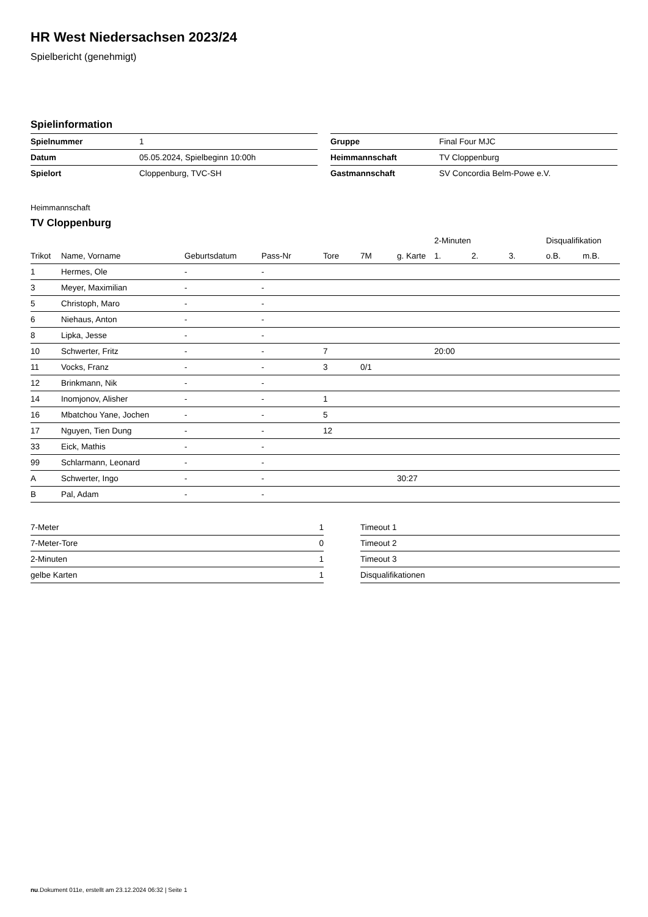HR West Niedersachsen 2023/24
Spielbericht (genehmigt)
Spielinformation
| Spielnummer | 1 |
| Datum | 05.05.2024, Spielbeginn 10:00h |
| Spielort | Cloppenburg, TVC-SH |
| Gruppe | Final Four MJC |
| Heimmannschaft | TV Cloppenburg |
| Gastmannschaft | SV Concordia Belm-Powe e.V. |
Heimmannschaft
TV Cloppenburg
| | | | | | | | 2-Minuten | | | Disqualifikation | |
| --- | --- | --- | --- | --- | --- | --- | --- | --- | --- | --- | --- |
| Trikot | Name, Vorname | Geburtsdatum | Pass-Nr | Tore | 7M | g. Karte | 1. | 2. | 3. | o.B. | m.B. |
| 1 | Hermes, Ole | - | - | | | | | | | | |
| 3 | Meyer, Maximilian | - | - | | | | | | | | |
| 5 | Christoph, Maro | - | - | | | | | | | | |
| 6 | Niehaus, Anton | - | - | | | | | | | | |
| 8 | Lipka, Jesse | - | - | | | | | | | | |
| 10 | Schwerter, Fritz | - | - | 7 | | | 20:00 | | | | |
| 11 | Vocks, Franz | - | - | 3 | 0/1 | | | | | | |
| 12 | Brinkmann, Nik | - | - | | | | | | | | |
| 14 | Inomjonov, Alisher | - | - | 1 | | | | | | | |
| 16 | Mbatchou Yane, Jochen | - | - | 5 | | | | | | | |
| 17 | Nguyen, Tien Dung | - | - | 12 | | | | | | | |
| 33 | Eick, Mathis | - | - | | | | | | | | |
| 99 | Schlarmann, Leonard | - | - | | | | | | | | |
| A | Schwerter, Ingo | - | - | | | 30:27 | | | | | |
| B | Pal, Adam | - | - | | | | | | | | |
| 7-Meter | 1 |
| 7-Meter-Tore | 0 |
| 2-Minuten | 1 |
| gelbe Karten | 1 |
| Timeout 1 |
| Timeout 2 |
| Timeout 3 |
| Disqualifikationen |
nu.Dokument 011e, erstellt am 23.12.2024 06:32 | Seite 1